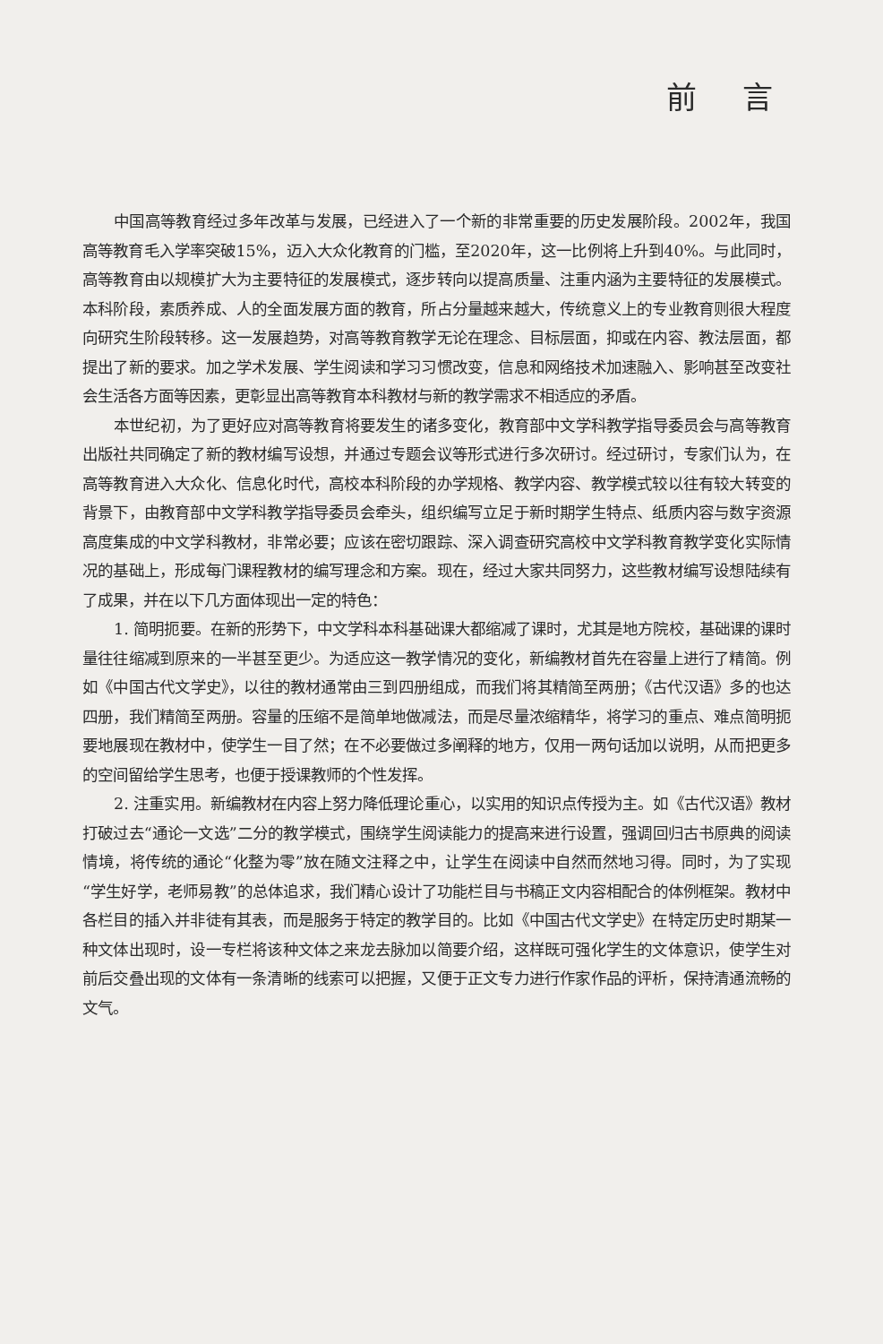前 言
中国高等教育经过多年改革与发展，已经进入了一个新的非常重要的历史发展阶段。2002年，我国高等教育毛入学率突破15%，迈入大众化教育的门槛，至2020年，这一比例将上升到40%。与此同时，高等教育由以规模扩大为主要特征的发展模式，逐步转向以提高质量、注重内涵为主要特征的发展模式。本科阶段，素质养成、人的全面发展方面的教育，所占分量越来越大，传统意义上的专业教育则很大程度向研究生阶段转移。这一发展趋势，对高等教育教学无论在理念、目标层面，抑或在内容、教法层面，都提出了新的要求。加之学术发展、学生阅读和学习习惯改变，信息和网络技术加速融入、影响甚至改变社会生活各方面等因素，更彰显出高等教育本科教材与新的教学需求不相适应的矛盾。
本世纪初，为了更好应对高等教育将要发生的诸多变化，教育部中文学科教学指导委员会与高等教育出版社共同确定了新的教材编写设想，并通过专题会议等形式进行多次研讨。经过研讨，专家们认为，在高等教育进入大众化、信息化时代，高校本科阶段的办学规格、教学内容、教学模式较以往有较大转变的背景下，由教育部中文学科教学指导委员会牵头，组织编写立足于新时期学生特点、纸质内容与数字资源高度集成的中文学科教材，非常必要；应该在密切跟踪、深入调查研究高校中文学科教育教学变化实际情况的基础上，形成每门课程教材的编写理念和方案。现在，经过大家共同努力，这些教材编写设想陆续有了成果，并在以下几方面体现出一定的特色：
1. 简明扼要。在新的形势下，中文学科本科基础课大都缩减了课时，尤其是地方院校，基础课的课时量往往缩减到原来的一半甚至更少。为适应这一教学情况的变化，新编教材首先在容量上进行了精简。例如《中国古代文学史》，以往的教材通常由三到四册组成，而我们将其精简至两册；《古代汉语》多的也达四册，我们精简至两册。容量的压缩不是简单地做减法，而是尽量浓缩精华，将学习的重点、难点简明扼要地展现在教材中，使学生一目了然；在不必要做过多阐释的地方，仅用一两句话加以说明，从而把更多的空间留给学生思考，也便于授课教师的个性发挥。
2. 注重实用。新编教材在内容上努力降低理论重心，以实用的知识点传授为主。如《古代汉语》教材打破过去“通论一文选”二分的教学模式，围绕学生阅读能力的提高来进行设置，强调回归古书原典的阅读情境，将传统的通论“化整为零”放在随文注释之中，让学生在阅读中自然而然地习得。同时，为了实现“学生好学，老师易教”的总体追求，我们精心设计了功能栏目与书稿正文内容相配合的体例框架。教材中各栏目的插入并非徒有其表，而是服务于特定的教学目的。比如《中国古代文学史》在特定历史时期某一种文体出现时，设一专栏将该种文体之来龙去脉加以简要介绍，这样既可强化学生的文体意识，使学生对前后交叠出现的文体有一条清晰的线索可以把握，又便于正文专力进行作家作品的评析，保持清通流畅的文气。